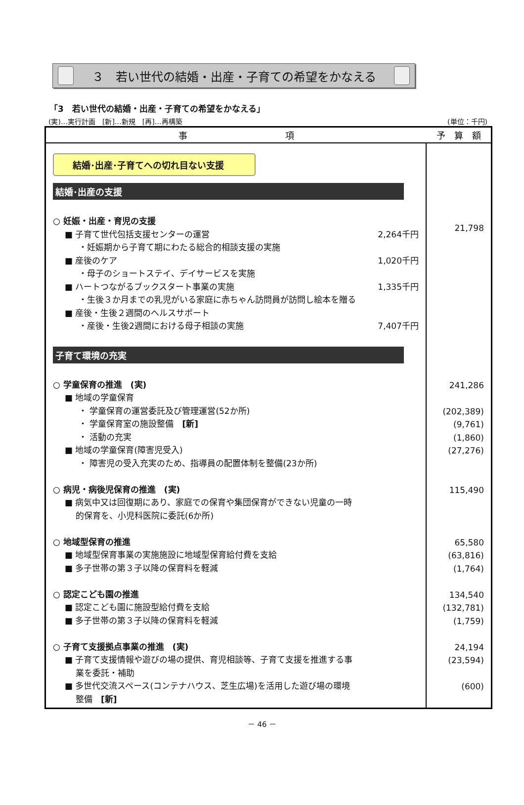３　若い世代の結婚・出産・子育ての希望をかなえる
「3　若い世代の結婚・出産・子育ての希望をかなえる」
(実)…実行計画　[新]…新規　[再]…再構築 (単位：千円)
| 事 項 | 予 算 額 |
| --- | --- |
| 結婚･出産･子育てへの切れ目ない支援 結婚･出産の支援 ○ 妊娠・出産・育児の支援 ■ 子育て世代包括支援センターの運営 2,264千円 ・妊娠期から子育て期にわたる総合的相談支援の実施 ■ 産後のケア 1,020千円 ・母子のショートステイ、デイサービスを実施 ■ ハートつながるブックスタート事業の実施 1,335千円 ・生後３か月までの乳児がいる家庭に赤ちゃん訪問員が訪問し絵本を贈る ■ 産後・生後２週間のヘルスサポート ・産後・生後2週間における母子相談の実施 7,407千円 子育て環境の充実 ○ 学童保育の推進 (実) ■ 地域の学童保育 ・ 学童保育の運営委託及び管理運営(52か所) ・ 学童保育室の施設整備 [新] ・ 活動の充実 ■ 地域の学童保育(障害児受入) ・ 障害児の受入充実のため、指導員の配置体制を整備(23か所) ○ 病児・病後児保育の推進 (実) ■ 病気中又は回復期にあり、家庭での保育や集団保育ができない児童の一時 的保育を、小児科医院に委託(6か所) ○ 地域型保育の推進 ■ 地域型保育事業の実施施設に地域型保育給付費を支給 ■ 多子世帯の第３子以降の保育料を軽減 ○ 認定こども園の推進 ■ 認定こども園に施設型給付費を支給 ■ 多子世帯の第３子以降の保育料を軽減 ○ 子育て支援拠点事業の推進 (実) ■ 子育て支援情報や遊びの場の提供、育児相談等、子育て支援を推進する事 業を委託・補助 ■ 多世代交流スペース(コンテナハウス、芝生広場)を活用した遊び場の環境 整備 [新] | 21,798 241,286 (202,389) (9,761) (1,860) (27,276) 115,490 65,580 (63,816) (1,764) 134,540 (132,781) (1,759) 24,194 (23,594) (600) |
－ 46 －